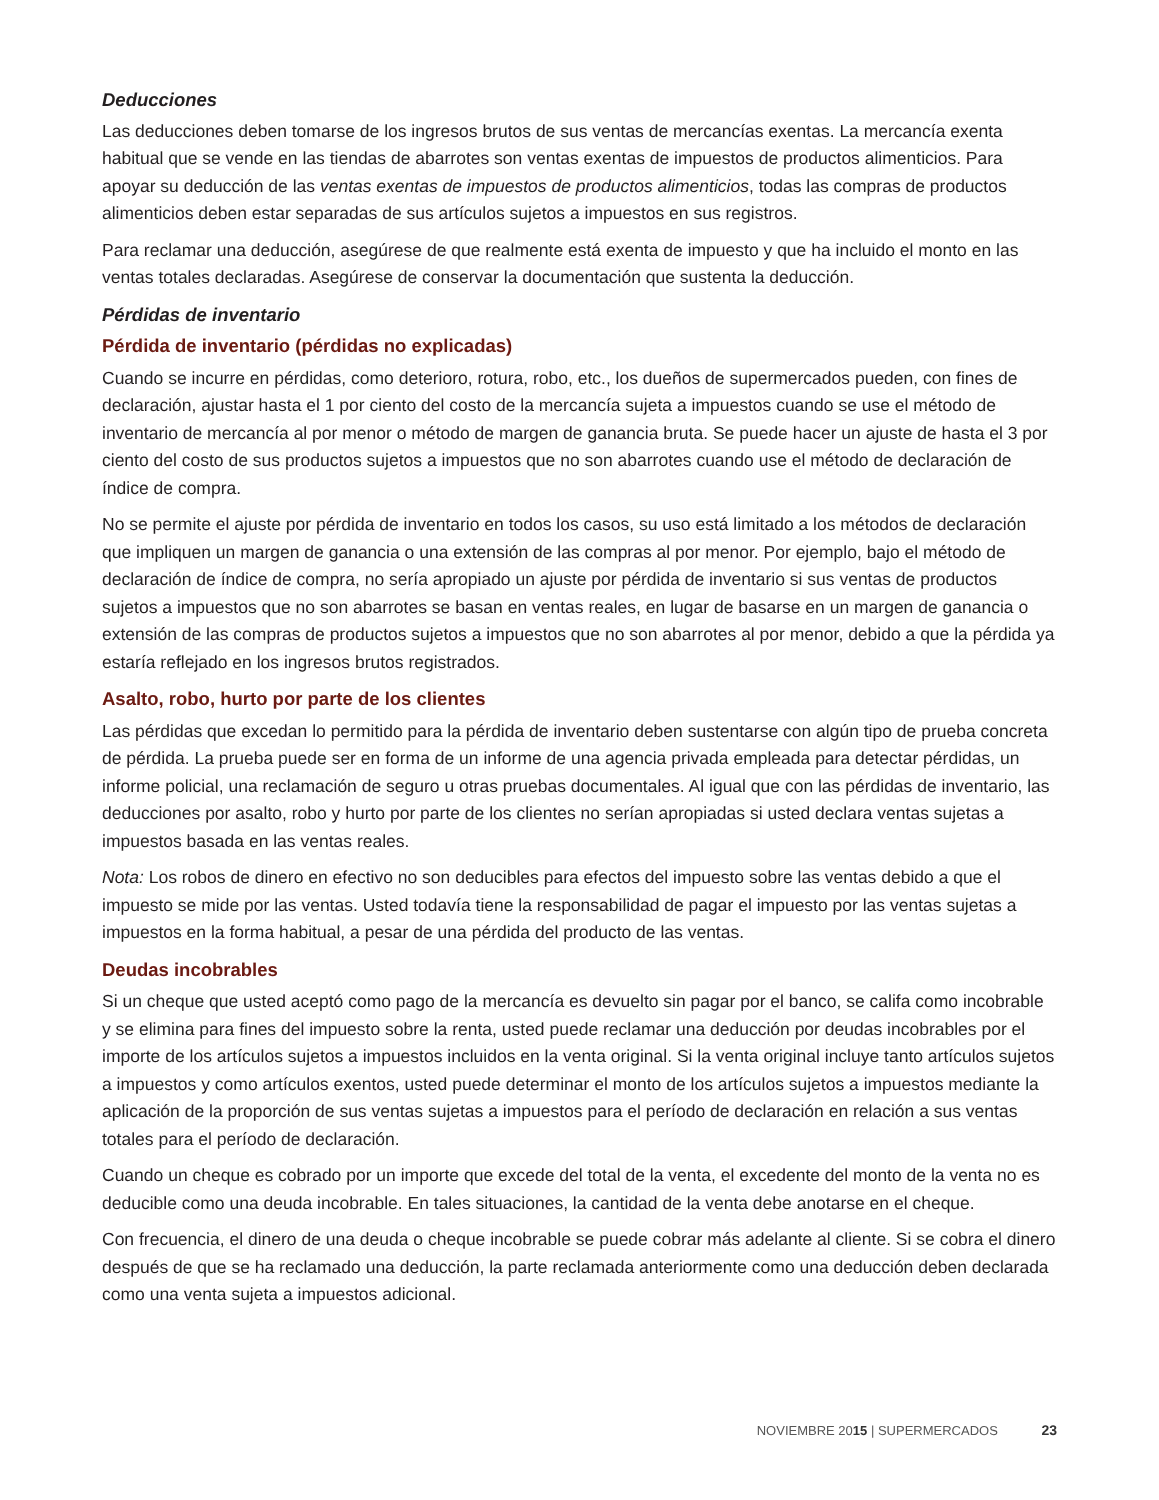Deducciones
Las deducciones deben tomarse de los ingresos brutos de sus ventas de mercancías exentas. La mercancía exenta habitual que se vende en las tiendas de abarrotes son ventas exentas de impuestos de productos alimenticios. Para apoyar su deducción de las ventas exentas de impuestos de productos alimenticios, todas las compras de productos alimenticios deben estar separadas de sus artículos sujetos a impuestos en sus registros.
Para reclamar una deducción, asegúrese de que realmente está exenta de impuesto y que ha incluido el monto en las ventas totales declaradas. Asegúrese de conservar la documentación que sustenta la deducción.
Pérdidas de inventario
Pérdida de inventario (pérdidas no explicadas)
Cuando se incurre en pérdidas, como deterioro, rotura, robo, etc., los dueños de supermercados pueden, con fines de declaración, ajustar hasta el 1 por ciento del costo de la mercancía sujeta a impuestos cuando se use el método de inventario de mercancía al por menor o método de margen de ganancia bruta. Se puede hacer un ajuste de hasta el 3 por ciento del costo de sus productos sujetos a impuestos que no son abarrotes cuando use el método de declaración de índice de compra.
No se permite el ajuste por pérdida de inventario en todos los casos, su uso está limitado a los métodos de declaración que impliquen un margen de ganancia o una extensión de las compras al por menor. Por ejemplo, bajo el método de declaración de índice de compra, no sería apropiado un ajuste por pérdida de inventario si sus ventas de productos sujetos a impuestos que no son abarrotes se basan en ventas reales, en lugar de basarse en un margen de ganancia o extensión de las compras de productos sujetos a impuestos que no son abarrotes al por menor, debido a que la pérdida ya estaría reflejado en los ingresos brutos registrados.
Asalto, robo, hurto por parte de los clientes
Las pérdidas que excedan lo permitido para la pérdida de inventario deben sustentarse con algún tipo de prueba concreta de pérdida. La prueba puede ser en forma de un informe de una agencia privada empleada para detectar pérdidas, un informe policial, una reclamación de seguro u otras pruebas documentales. Al igual que con las pérdidas de inventario, las deducciones por asalto, robo y hurto por parte de los clientes no serían apropiadas si usted declara ventas sujetas a impuestos basada en las ventas reales.
Nota: Los robos de dinero en efectivo no son deducibles para efectos del impuesto sobre las ventas debido a que el impuesto se mide por las ventas. Usted todavía tiene la responsabilidad de pagar el impuesto por las ventas sujetas a impuestos en la forma habitual, a pesar de una pérdida del producto de las ventas.
Deudas incobrables
Si un cheque que usted aceptó como pago de la mercancía es devuelto sin pagar por el banco, se califa como incobrable y se elimina para fines del impuesto sobre la renta, usted puede reclamar una deducción por deudas incobrables por el importe de los artículos sujetos a impuestos incluidos en la venta original. Si la venta original incluye tanto artículos sujetos a impuestos y como artículos exentos, usted puede determinar el monto de los artículos sujetos a impuestos mediante la aplicación de la proporción de sus ventas sujetas a impuestos para el período de declaración en relación a sus ventas totales para el período de declaración.
Cuando un cheque es cobrado por un importe que excede del total de la venta, el excedente del monto de la venta no es deducible como una deuda incobrable. En tales situaciones, la cantidad de la venta debe anotarse en el cheque.
Con frecuencia, el dinero de una deuda o cheque incobrable se puede cobrar más adelante al cliente. Si se cobra el dinero después de que se ha reclamado una deducción, la parte reclamada anteriormente como una deducción deben declarada como una venta sujeta a impuestos adicional.
NOVIEMBRE 20 15 | SUPERMERCADOS 23